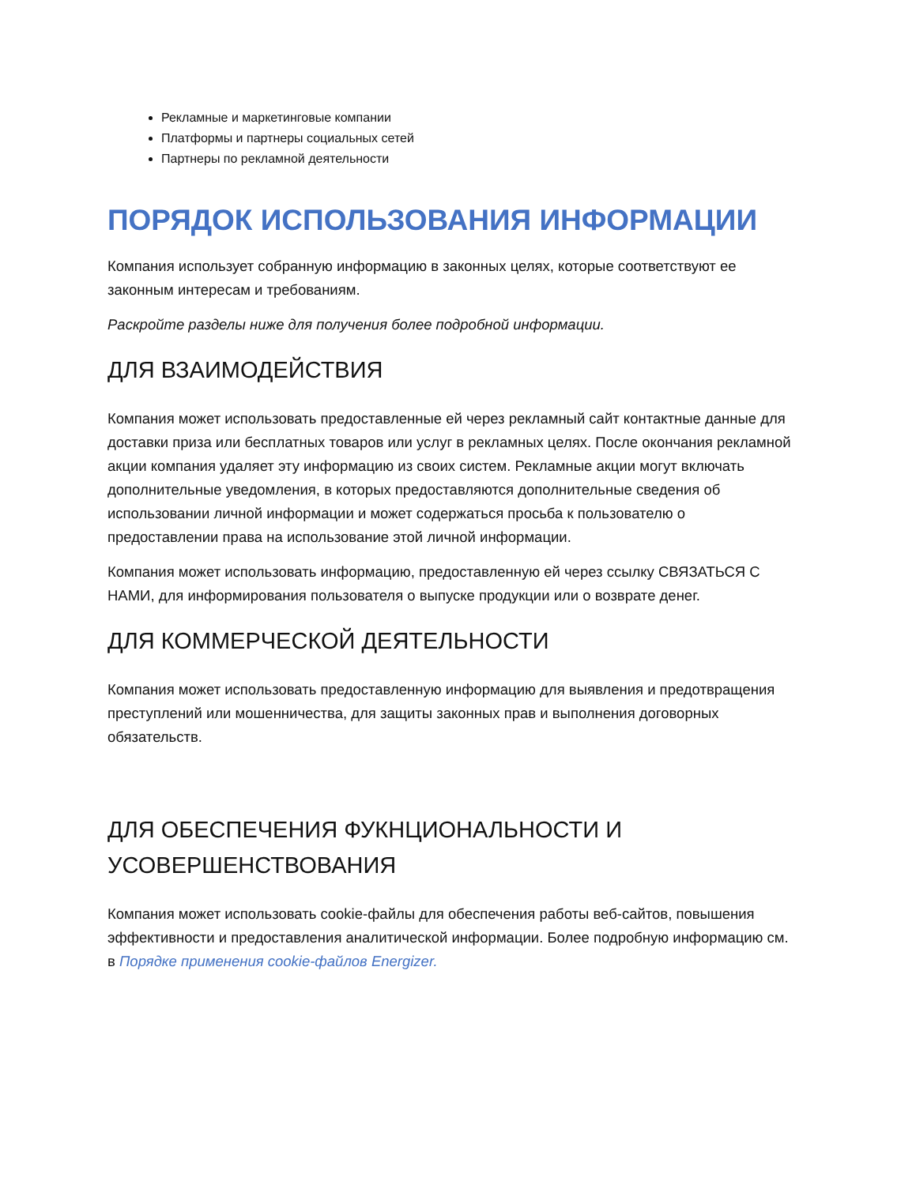Рекламные и маркетинговые компании
Платформы и партнеры социальных сетей
Партнеры по рекламной деятельности
ПОРЯДОК ИСПОЛЬЗОВАНИЯ ИНФОРМАЦИИ
Компания использует собранную информацию в законных целях, которые соответствуют ее законным интересам и требованиям.
Раскройте разделы ниже для получения более подробной информации.
ДЛЯ ВЗАИМОДЕЙСТВИЯ
Компания может использовать предоставленные ей через рекламный сайт контактные данные для доставки приза или бесплатных товаров или услуг в рекламных целях. После окончания рекламной акции компания удаляет эту информацию из своих систем. Рекламные акции могут включать дополнительные уведомления, в которых предоставляются дополнительные сведения об использовании личной информации и может содержаться просьба к пользователю о предоставлении права на использование этой личной информации.
Компания может использовать информацию, предоставленную ей через ссылку СВЯЗАТЬСЯ С НАМИ, для информирования пользователя о выпуске продукции или о возврате денег.
ДЛЯ КОММЕРЧЕСКОЙ ДЕЯТЕЛЬНОСТИ
Компания может использовать предоставленную информацию для выявления и предотвращения преступлений или мошенничества, для защиты законных прав и выполнения договорных обязательств.
ДЛЯ ОБЕСПЕЧЕНИЯ ФУКНЦИОНАЛЬНОСТИ И УСОВЕРШЕНСТВОВАНИЯ
Компания может использовать cookie-файлы для обеспечения работы веб-сайтов, повышения эффективности и предоставления аналитической информации. Более подробную информацию см. в Порядке применения cookie-файлов Energizer.